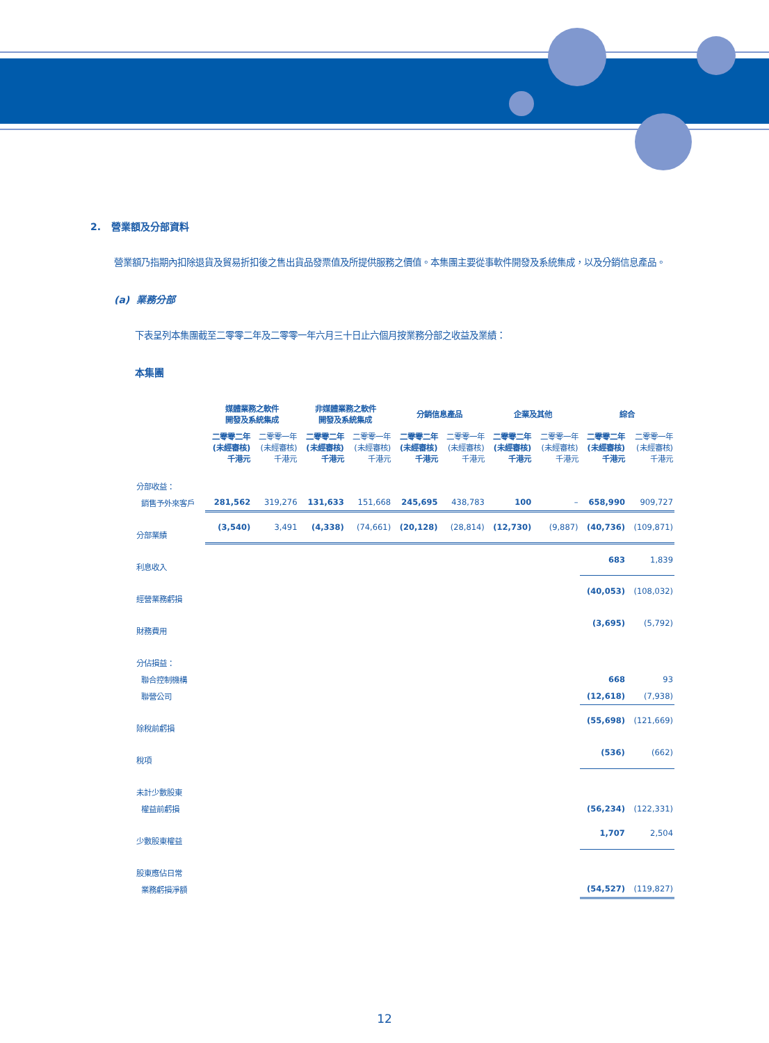2. 營業額及分部資料
營業額乃指期內扣除退貨及貿易折扣後之售出貨品發票值及所提供服務之價值。本集團主要從事軟件開發及系統集成，以及分銷信息產品。
(a) 業務分部
下表呈列本集團截至二零零二年及二零零一年六月三十日止六個月按業務分部之收益及業績：
本集團
| | 媒體業務之軟件 開發及系統集成 | | 非媒體業務之軟件 開發及系統集成 | | 分銷信息產品 | | 企業及其他 | | 綜合 | |
| --- | --- | --- | --- | --- | --- | --- | --- | --- | --- | --- |
| | 二零零二年 (未經審核) 千港元 | 二零零一年 (未經審核) 千港元 | 二零零二年 (未經審核) 千港元 | 二零零一年 (未經審核) 千港元 | 二零零二年 (未經審核) 千港元 | 二零零一年 (未經審核) 千港元 | 二零零二年 (未經審核) 千港元 | 二零零一年 (未經審核) 千港元 | 二零零二年 (未經審核) 千港元 | 二零零一年 (未經審核) 千港元 |
| 分部收益： | | | | | | | | | | |
| 銷售予外來客戶 | 281,562 | 319,276 | 131,633 | 151,668 | 245,695 | 438,783 | 100 | – | 658,990 | 909,727 |
| 分部業績 | (3,540) | 3,491 | (4,338) | (74,661) | (20,128) | (28,814) | (12,730) | (9,887) | (40,736) | (109,871) |
| 利息收入 | | | | | | | | | 683 | 1,839 |
| 經營業務虧損 | | | | | | | | | (40,053) | (108,032) |
| 財務費用 | | | | | | | | | (3,695) | (5,792) |
| 分佔損益： | | | | | | | | | | |
| 聯合控制機構 | | | | | | | | | 668 | 93 |
| 聯營公司 | | | | | | | | | (12,618) | (7,938) |
| 除稅前虧損 | | | | | | | | | (55,698) | (121,669) |
| 稅項 | | | | | | | | | (536) | (662) |
| 未計少數股東 | | | | | | | | | | |
| 權益前虧損 | | | | | | | | | (56,234) | (122,331) |
| 少數股東權益 | | | | | | | | | 1,707 | 2,504 |
| 股東應佔日常 | | | | | | | | | | |
| 業務虧損淨額 | | | | | | | | | (54,527) | (119,827) |
12